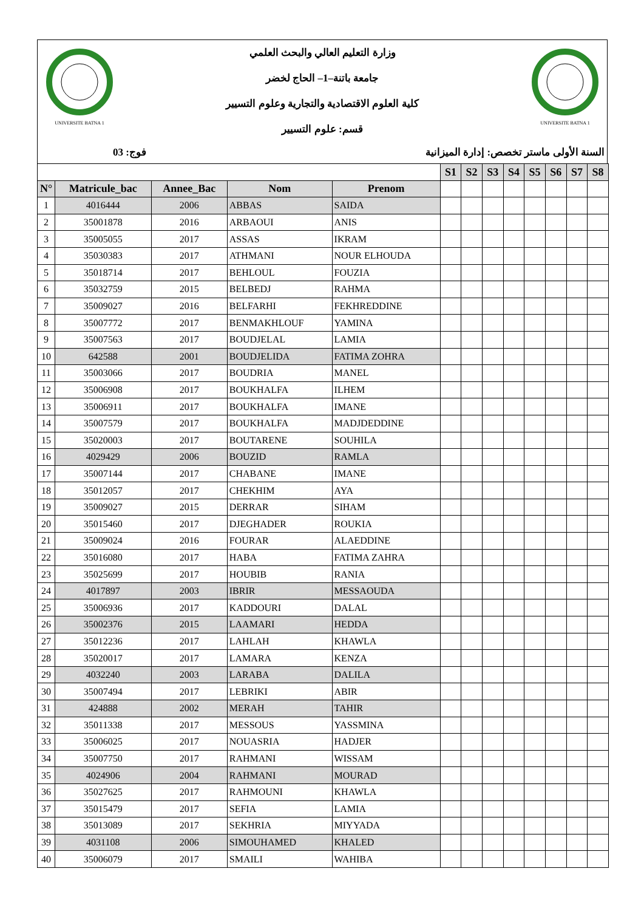UNIVERSITE BATNA 1
وزارة التعليم العالي والبحث العلمي
جامعة باتنة–1– الحاج لخضر
كلية العلوم الاقتصادية والتجارية وعلوم التسيير
قسم: علوم التسيير
UNIVERSITE BATNA 1
السنة الأولى ماستر تخصص: إدارة الميزانية فوج: 03
| | | | | | S1 | S2 | S3 | S4 | S5 | S6 | S7 | S8 |
| N° | Matricule_bac | Annee_Bac | Nom | Prenom | | | | | | | | |
| 1 | 4016444 | 2006 | ABBAS | SAIDA | | | | | | | | |
| 2 | 35001878 | 2016 | ARBAOUI | ANIS | | | | | | | | |
| 3 | 35005055 | 2017 | ASSAS | IKRAM | | | | | | | | |
| 4 | 35030383 | 2017 | ATHMANI | NOUR ELHOUDA | | | | | | | | |
| 5 | 35018714 | 2017 | BEHLOUL | FOUZIA | | | | | | | | |
| 6 | 35032759 | 2015 | BELBEDJ | RAHMA | | | | | | | | |
| 7 | 35009027 | 2016 | BELFARHI | FEKHREDDINE | | | | | | | | |
| 8 | 35007772 | 2017 | BENMAKHLOUF | YAMINA | | | | | | | | |
| 9 | 35007563 | 2017 | BOUDJELAL | LAMIA | | | | | | | | |
| 10 | 642588 | 2001 | BOUDJELIDA | FATIMA ZOHRA | | | | | | | | |
| 11 | 35003066 | 2017 | BOUDRIA | MANEL | | | | | | | | |
| 12 | 35006908 | 2017 | BOUKHALFA | ILHEM | | | | | | | | |
| 13 | 35006911 | 2017 | BOUKHALFA | IMANE | | | | | | | | |
| 14 | 35007579 | 2017 | BOUKHALFA | MADJDEDDINE | | | | | | | | |
| 15 | 35020003 | 2017 | BOUTARENE | SOUHILA | | | | | | | | |
| 16 | 4029429 | 2006 | BOUZID | RAMLA | | | | | | | | |
| 17 | 35007144 | 2017 | CHABANE | IMANE | | | | | | | | |
| 18 | 35012057 | 2017 | CHEKHIM | AYA | | | | | | | | |
| 19 | 35009027 | 2015 | DERRAR | SIHAM | | | | | | | | |
| 20 | 35015460 | 2017 | DJEGHADER | ROUKIA | | | | | | | | |
| 21 | 35009024 | 2016 | FOURAR | ALAEDDINE | | | | | | | | |
| 22 | 35016080 | 2017 | HABA | FATIMA ZAHRA | | | | | | | | |
| 23 | 35025699 | 2017 | HOUBIB | RANIA | | | | | | | | |
| 24 | 4017897 | 2003 | IBRIR | MESSAOUDA | | | | | | | | |
| 25 | 35006936 | 2017 | KADDOURI | DALAL | | | | | | | | |
| 26 | 35002376 | 2015 | LAAMARI | HEDDA | | | | | | | | |
| 27 | 35012236 | 2017 | LAHLAH | KHAWLA | | | | | | | | |
| 28 | 35020017 | 2017 | LAMARA | KENZA | | | | | | | | |
| 29 | 4032240 | 2003 | LARABA | DALILA | | | | | | | | |
| 30 | 35007494 | 2017 | LEBRIKI | ABIR | | | | | | | | |
| 31 | 424888 | 2002 | MERAH | TAHIR | | | | | | | | |
| 32 | 35011338 | 2017 | MESSOUS | YASSMINA | | | | | | | | |
| 33 | 35006025 | 2017 | NOUASRIA | HADJER | | | | | | | | |
| 34 | 35007750 | 2017 | RAHMANI | WISSAM | | | | | | | | |
| 35 | 4024906 | 2004 | RAHMANI | MOURAD | | | | | | | | |
| 36 | 35027625 | 2017 | RAHMOUNI | KHAWLA | | | | | | | | |
| 37 | 35015479 | 2017 | SEFIA | LAMIA | | | | | | | | |
| 38 | 35013089 | 2017 | SEKHRIA | MIYYADA | | | | | | | | |
| 39 | 4031108 | 2006 | SIMOUHAMED | KHALED | | | | | | | | |
| 40 | 35006079 | 2017 | SMAILI | WAHIBA | | | | | | | | |